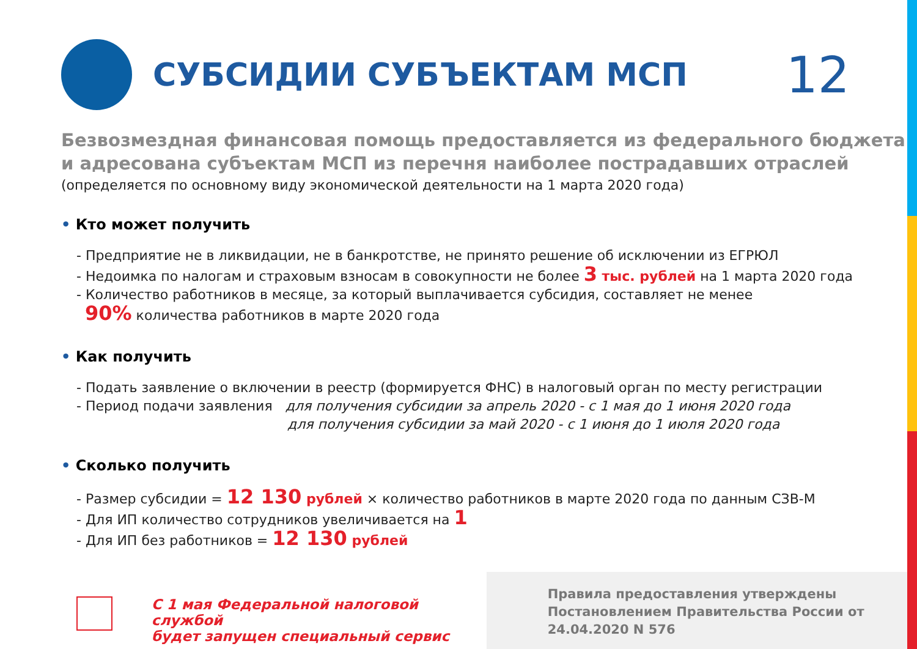СУБСИДИИ СУБЪЕКТАМ МСП
12
Безвозмездная финансовая помощь предоставляется из федерального бюджета и адресована субъектам МСП из перечня наиболее пострадавших отраслей
(определяется по основному виду экономической деятельности на 1 марта 2020 года)
• Кто может получить
- Предприятие не в ликвидации, не в банкротстве, не принято решение об исключении из ЕГРЮЛ
- Недоимка по налогам и страховым взносам в совокупности не более 3 тыс. рублей на 1 марта 2020 года
- Количество работников в месяце, за который выплачивается субсидия, составляет не менее
90% количества работников в марте 2020 года
• Как получить
- Подать заявление о включении в реестр (формируется ФНС) в налоговый орган по месту регистрации
- Период подачи заявления для получения субсидии за апрель 2020 - с 1 мая до 1 июня 2020 года
для получения субсидии за май 2020 - с 1 июня до 1 июля 2020 года
• Сколько получить
- Размер субсидии = 12 130 рублей × количество работников в марте 2020 года по данным СЗВ-М
- Для ИП количество сотрудников увеличивается на 1
- Для ИП без работников = 12 130 рублей
С 1 мая Федеральной налоговой службой
будет запущен специальный сервис
Правила предоставления утверждены Постановлением Правительства России от 24.04.2020 N 576